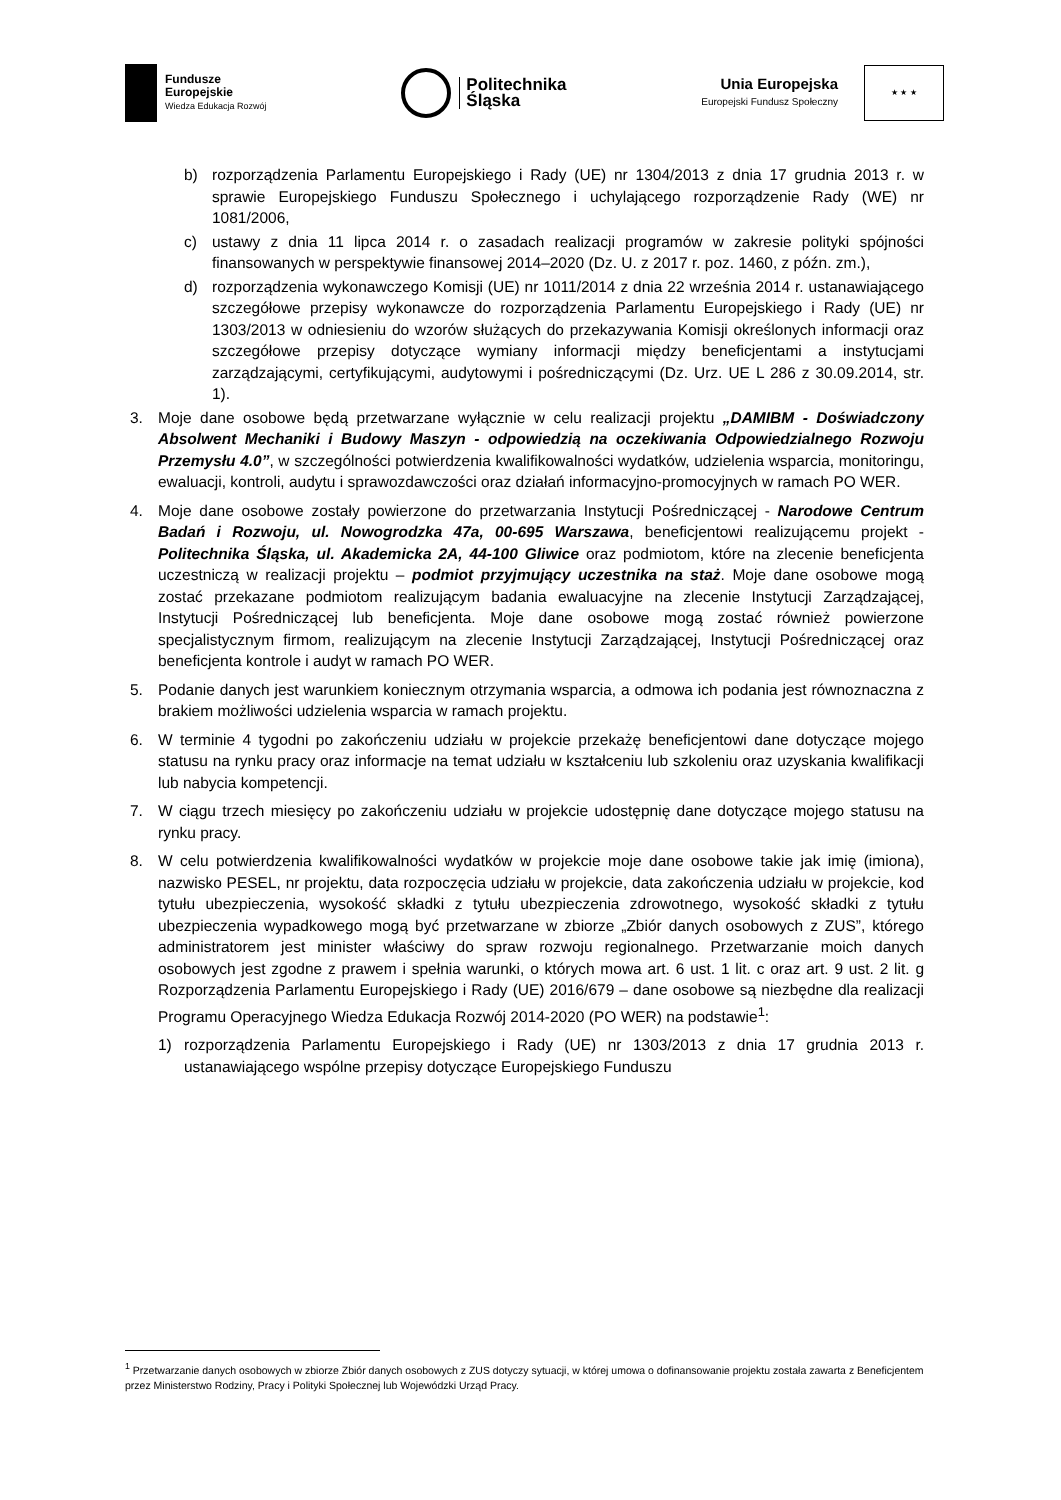Fundusze
Europejskie
Wiedza Edukacja Rozwój
Politechnika
Śląska
Unia Europejska
Europejski Fundusz Społeczny
★ ★ ★
b) rozporządzenia Parlamentu Europejskiego i Rady (UE) nr 1304/2013 z dnia 17 grudnia 2013 r. w sprawie Europejskiego Funduszu Społecznego i uchylającego rozporządzenie Rady (WE) nr 1081/2006,
c) ustawy z dnia 11 lipca 2014 r. o zasadach realizacji programów w zakresie polityki spójności finansowanych w perspektywie finansowej 2014–2020 (Dz. U. z 2017 r. poz. 1460, z późn. zm.),
d) rozporządzenia wykonawczego Komisji (UE) nr 1011/2014 z dnia 22 września 2014 r. ustanawiającego szczegółowe przepisy wykonawcze do rozporządzenia Parlamentu Europejskiego i Rady (UE) nr 1303/2013 w odniesieniu do wzorów służących do przekazywania Komisji określonych informacji oraz szczegółowe przepisy dotyczące wymiany informacji między beneficjentami a instytucjami zarządzającymi, certyfikującymi, audytowymi i pośredniczącymi (Dz. Urz. UE L 286 z 30.09.2014, str. 1).
3. Moje dane osobowe będą przetwarzane wyłącznie w celu realizacji projektu „DAMIBM - Doświadczony Absolwent Mechaniki i Budowy Maszyn - odpowiedzią na oczekiwania Odpowiedzialnego Rozwoju Przemysłu 4.0”, w szczególności potwierdzenia kwalifikowalności wydatków, udzielenia wsparcia, monitoringu, ewaluacji, kontroli, audytu i sprawozdawczości oraz działań informacyjno-promocyjnych w ramach PO WER.
4. Moje dane osobowe zostały powierzone do przetwarzania Instytucji Pośredniczącej - Narodowe Centrum Badań i Rozwoju, ul. Nowogrodzka 47a, 00-695 Warszawa, beneficjentowi realizującemu projekt - Politechnika Śląska, ul. Akademicka 2A, 44-100 Gliwice oraz podmiotom, które na zlecenie beneficjenta uczestniczą w realizacji projektu – podmiot przyjmujący uczestnika na staż. Moje dane osobowe mogą zostać przekazane podmiotom realizującym badania ewaluacyjne na zlecenie Instytucji Zarządzającej, Instytucji Pośredniczącej lub beneficjenta. Moje dane osobowe mogą zostać również powierzone specjalistycznym firmom, realizującym na zlecenie Instytucji Zarządzającej, Instytucji Pośredniczącej oraz beneficjenta kontrole i audyt w ramach PO WER.
5. Podanie danych jest warunkiem koniecznym otrzymania wsparcia, a odmowa ich podania jest równoznaczna z brakiem możliwości udzielenia wsparcia w ramach projektu.
6. W terminie 4 tygodni po zakończeniu udziału w projekcie przekażę beneficjentowi dane dotyczące mojego statusu na rynku pracy oraz informacje na temat udziału w kształceniu lub szkoleniu oraz uzyskania kwalifikacji lub nabycia kompetencji.
7. W ciągu trzech miesięcy po zakończeniu udziału w projekcie udostępnię dane dotyczące mojego statusu na rynku pracy.
8. W celu potwierdzenia kwalifikowalności wydatków w projekcie moje dane osobowe takie jak imię (imiona), nazwisko PESEL, nr projektu, data rozpoczęcia udziału w projekcie, data zakończenia udziału w projekcie, kod tytułu ubezpieczenia, wysokość składki z tytułu ubezpieczenia zdrowotnego, wysokość składki z tytułu ubezpieczenia wypadkowego mogą być przetwarzane w zbiorze „Zbiór danych osobowych z ZUS”, którego administratorem jest minister właściwy do spraw rozwoju regionalnego. Przetwarzanie moich danych osobowych jest zgodne z prawem i spełnia warunki, o których mowa art. 6 ust. 1 lit. c oraz art. 9 ust. 2 lit. g Rozporządzenia Parlamentu Europejskiego i Rady (UE) 2016/679 – dane osobowe są niezbędne dla realizacji Programu Operacyjnego Wiedza Edukacja Rozwój 2014-2020 (PO WER) na podstawie<sup>1</sup>:
1) rozporządzenia Parlamentu Europejskiego i Rady (UE) nr 1303/2013 z dnia 17 grudnia 2013 r. ustanawiającego wspólne przepisy dotyczące Europejskiego Funduszu
<sup>1</sup> Przetwarzanie danych osobowych w zbiorze Zbiór danych osobowych z ZUS dotyczy sytuacji, w której umowa o dofinansowanie projektu została zawarta z Beneficjentem przez Ministerstwo Rodziny, Pracy i Polityki Społecznej lub Wojewódzki Urząd Pracy.